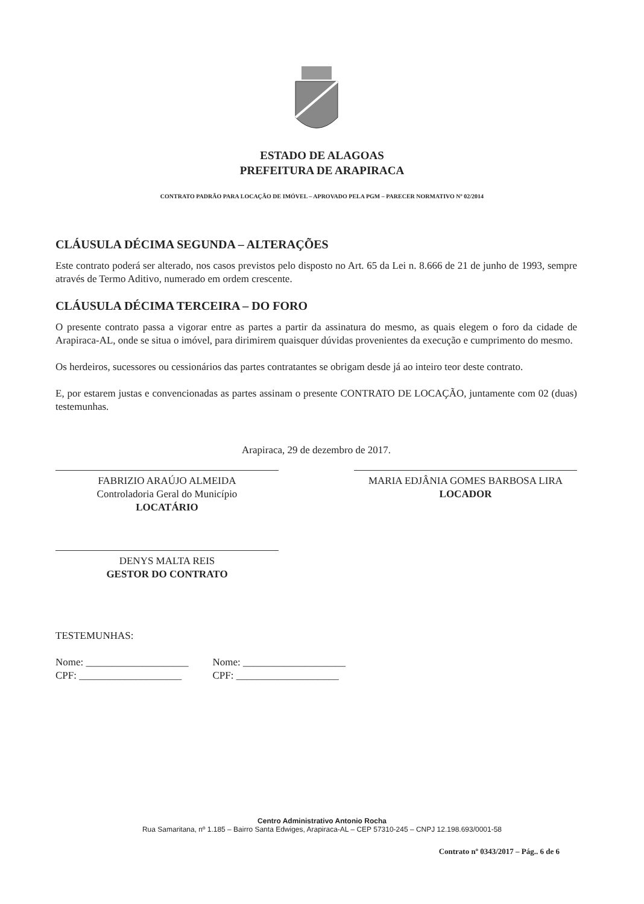ESTADO DE ALAGOAS
PREFEITURA DE ARAPIRACA
CONTRATO PADRÃO PARA LOCAÇÃO DE IMÓVEL – APROVADO PELA PGM – PARECER NORMATIVO Nº 02/2014
CLÁUSULA DÉCIMA SEGUNDA – ALTERAÇÕES
Este contrato poderá ser alterado, nos casos previstos pelo disposto no Art. 65 da Lei n. 8.666 de 21 de junho de 1993, sempre através de Termo Aditivo, numerado em ordem crescente.
CLÁUSULA DÉCIMA TERCEIRA – DO FORO
O presente contrato passa a vigorar entre as partes a partir da assinatura do mesmo, as quais elegem o foro da cidade de Arapiraca-AL, onde se situa o imóvel, para dirimirem quaisquer dúvidas provenientes da execução e cumprimento do mesmo.
Os herdeiros, sucessores ou cessionários das partes contratantes se obrigam desde já ao inteiro teor deste contrato.
E, por estarem justas e convencionadas as partes assinam o presente CONTRATO DE LOCAÇÃO, juntamente com 02 (duas) testemunhas.
Arapiraca, 29 de dezembro de 2017.
FABRIZIO ARAÚJO ALMEIDA
Controladoria Geral do Município
LOCATÁRIO
MARIA EDJÂNIA GOMES BARBOSA LIRA
LOCADOR
DENYS MALTA REIS
GESTOR DO CONTRATO
TESTEMUNHAS:
Nome: ____________________
CPF: ____________________
Nome: ____________________
CPF: ____________________
Centro Administrativo Antonio Rocha
Rua Samaritana, nº 1.185 – Bairro Santa Edwiges, Arapiraca-AL – CEP 57310-245 – CNPJ 12.198.693/0001-58
Contrato nº 0343/2017 – Pág.. 6 de 6